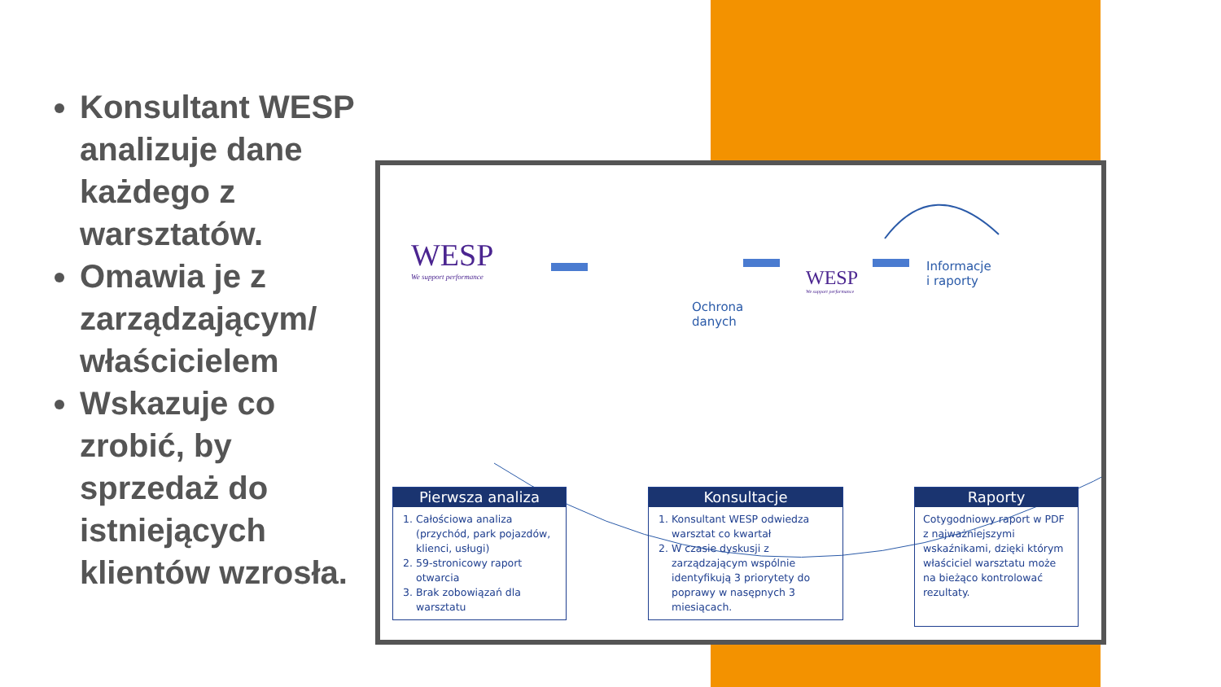Konsultant WESP analizuje dane każdego z warsztatów.
Omawia je z zarządzającym/ właścicielem
Wskazuje co zrobić, by sprzedaż do istniejących klientów wzrosła.
WESP
We support performance
Ochrona
danych
WESP
We support performance
Informacje
i raporty
Pierwsza analiza
1. Całościowa analiza (przychód, park pojazdów, klienci, usługi)
2. 59-stronicowy raport otwarcia
3. Brak zobowiązań dla warsztatu
Konsultacje
1. Konsultant WESP odwiedza warsztat co kwartał
2. W czasie dyskusji z zarządzającym wspólnie identyfikują 3 priorytety do poprawy w nasępnych 3 miesiącach.
Raporty
Cotygodniowy raport w PDF z najważniejszymi wskaźnikami, dzięki którym właściciel warsztatu może na bieżąco kontrolować rezultaty.